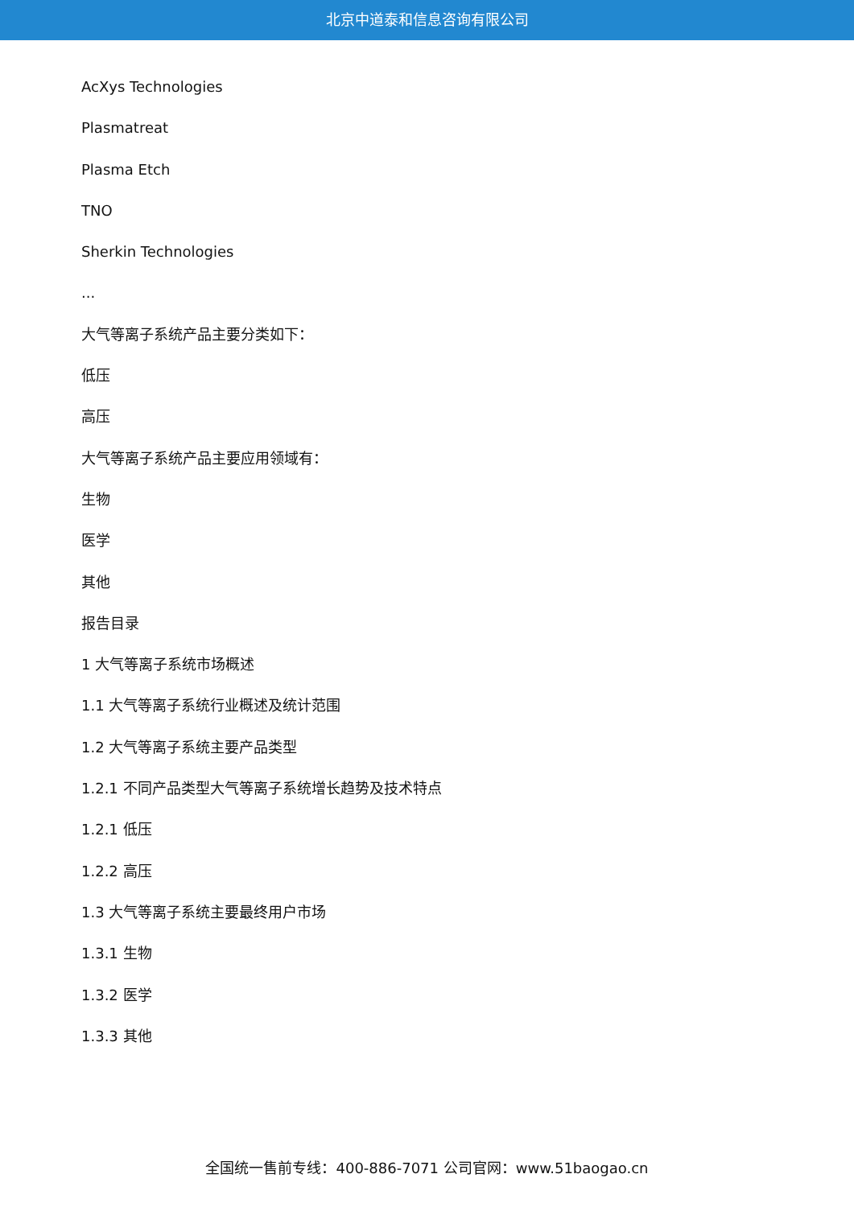北京中道泰和信息咨询有限公司
AcXys Technologies
Plasmatreat
Plasma Etch
TNO
Sherkin Technologies
...
大气等离子系统产品主要分类如下：
低压
高压
大气等离子系统产品主要应用领域有：
生物
医学
其他
报告目录
1 大气等离子系统市场概述
1.1 大气等离子系统行业概述及统计范围
1.2 大气等离子系统主要产品类型
1.2.1 不同产品类型大气等离子系统增长趋势及技术特点
1.2.1 低压
1.2.2 高压
1.3 大气等离子系统主要最终用户市场
1.3.1 生物
1.3.2 医学
1.3.3 其他
全国统一售前专线：400-886-7071 公司官网：www.51baogao.cn